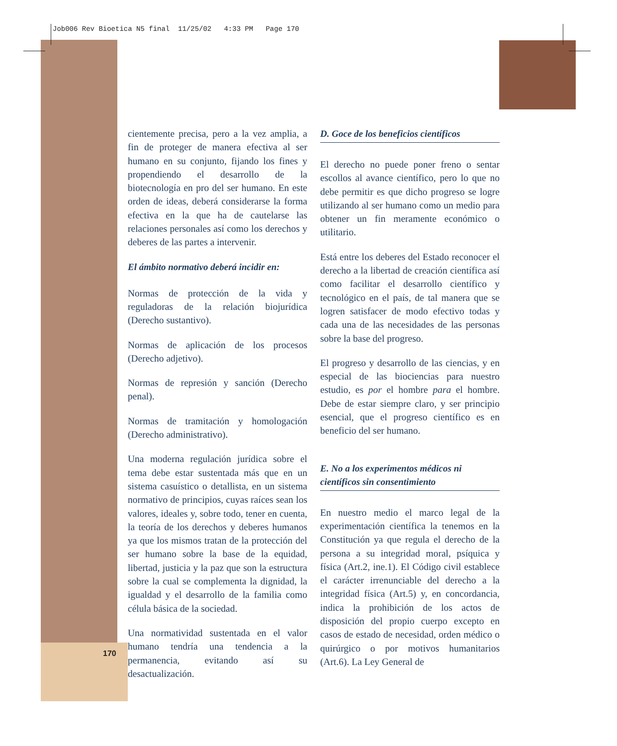Job006 Rev Bioetica N5 final 11/25/02 4:33 PM Page 170
cientemente precisa, pero a la vez amplia, a fin de proteger de manera efectiva al ser humano en su conjunto, fijando los fines y propendiendo el desarrollo de la biotecnología en pro del ser humano. En este orden de ideas, deberá considerarse la forma efectiva en la que ha de cautelarse las relaciones personales así como los derechos y deberes de las partes a intervenir.
El ámbito normativo deberá incidir en:
Normas de protección de la vida y reguladoras de la relación biojurídica (Derecho sustantivo).
Normas de aplicación de los procesos (Derecho adjetivo).
Normas de represión y sanción (Derecho penal).
Normas de tramitación y homologación (Derecho administrativo).
Una moderna regulación jurídica sobre el tema debe estar sustentada más que en un sistema casuístico o detallista, en un sistema normativo de principios, cuyas raíces sean los valores, ideales y, sobre todo, tener en cuenta, la teoría de los derechos y deberes humanos ya que los mismos tratan de la protección del ser humano sobre la base de la equidad, libertad, justicia y la paz que son la estructura sobre la cual se complementa la dignidad, la igualdad y el desarrollo de la familia como célula básica de la sociedad.
Una normatividad sustentada en el valor humano tendría una tendencia a la permanencia, evitando así su desactualización.
D. Goce de los beneficios científicos
El derecho no puede poner freno o sentar escollos al avance científico, pero lo que no debe permitir es que dicho progreso se logre utilizando al ser humano como un medio para obtener un fin meramente económico o utilitario.
Está entre los deberes del Estado reconocer el derecho a la libertad de creación científica así como facilitar el desarrollo científico y tecnológico en el país, de tal manera que se logren satisfacer de modo efectivo todas y cada una de las necesidades de las personas sobre la base del progreso.
El progreso y desarrollo de las ciencias, y en especial de las biociencias para nuestro estudio, es por el hombre para el hombre. Debe de estar siempre claro, y ser principio esencial, que el progreso científico es en beneficio del ser humano.
E. No a los experimentos médicos ni científicos sin consentimiento
En nuestro medio el marco legal de la experimentación científica la tenemos en la Constitución ya que regula el derecho de la persona a su integridad moral, psíquica y física (Art.2, ine.1). El Código civil establece el carácter irrenunciable del derecho a la integridad física (Art.5) y, en concordancia, indica la prohibición de los actos de disposición del propio cuerpo excepto en casos de estado de necesidad, orden médico o quirúrgico o por motivos humanitarios (Art.6). La Ley General de
170